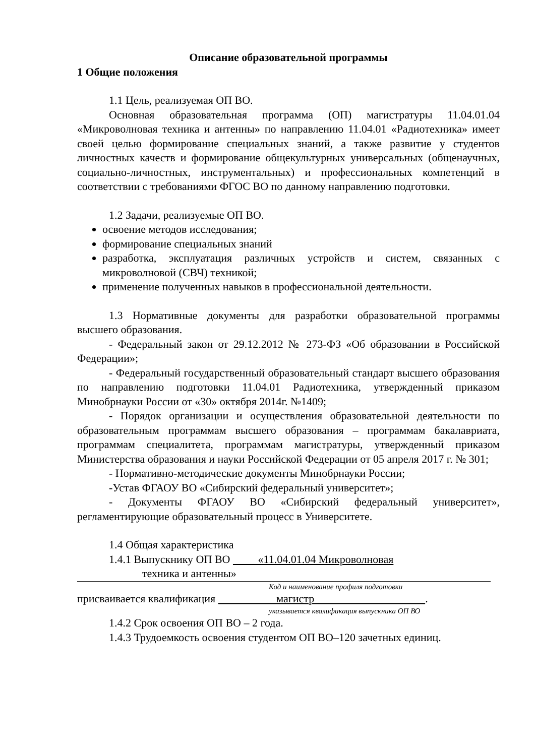Описание образовательной программы
1 Общие положения
1.1 Цель, реализуемая ОП ВО.
Основная образовательная программа (ОП) магистратуры 11.04.01.04 «Микроволновая техника и антенны» по направлению 11.04.01 «Радиотехника» имеет своей целью формирование специальных знаний, а также развитие у студентов личностных качеств и формирование общекультурных универсальных (общенаучных, социально-личностных, инструментальных) и профессиональных компетенций в соответствии с требованиями ФГОС ВО по данному направлению подготовки.
1.2 Задачи, реализуемые ОП ВО.
освоение методов исследования;
формирование специальных знаний
разработка, эксплуатация различных устройств и систем, связанных с микроволновой (СВЧ) техникой;
применение полученных навыков в профессиональной деятельности.
1.3 Нормативные документы для разработки образовательной программы высшего образования.
- Федеральный закон от 29.12.2012 № 273-ФЗ «Об образовании в Российской Федерации»;
- Федеральный государственный образовательный стандарт высшего образования по направлению подготовки 11.04.01 Радиотехника, утвержденный приказом Минобрнауки России от «30» октября 2014г. №1409;
- Порядок организации и осуществления образовательной деятельности по образовательным программам высшего образования – программам бакалавриата, программам специалитета, программам магистратуры, утвержденный приказом Министерства образования и науки Российской Федерации от 05 апреля 2017 г. № 301;
- Нормативно-методические документы Минобрнауки России;
-Устав ФГАОУ ВО «Сибирский федеральный университет»;
- Документы ФГАОУ ВО «Сибирский федеральный университет», регламентирующие образовательный процесс в Университете.
1.4 Общая характеристика
1.4.1 Выпускнику ОП ВО «11.04.01.04 Микроволновая
техника и антенны»
Код и наименование профиля подготовки
присваивается квалификация магистр .
указывается квалификация выпускника ОП ВО
1.4.2 Срок освоения ОП ВО – 2 года.
1.4.3 Трудоемкость освоения студентом ОП ВО–120 зачетных единиц.